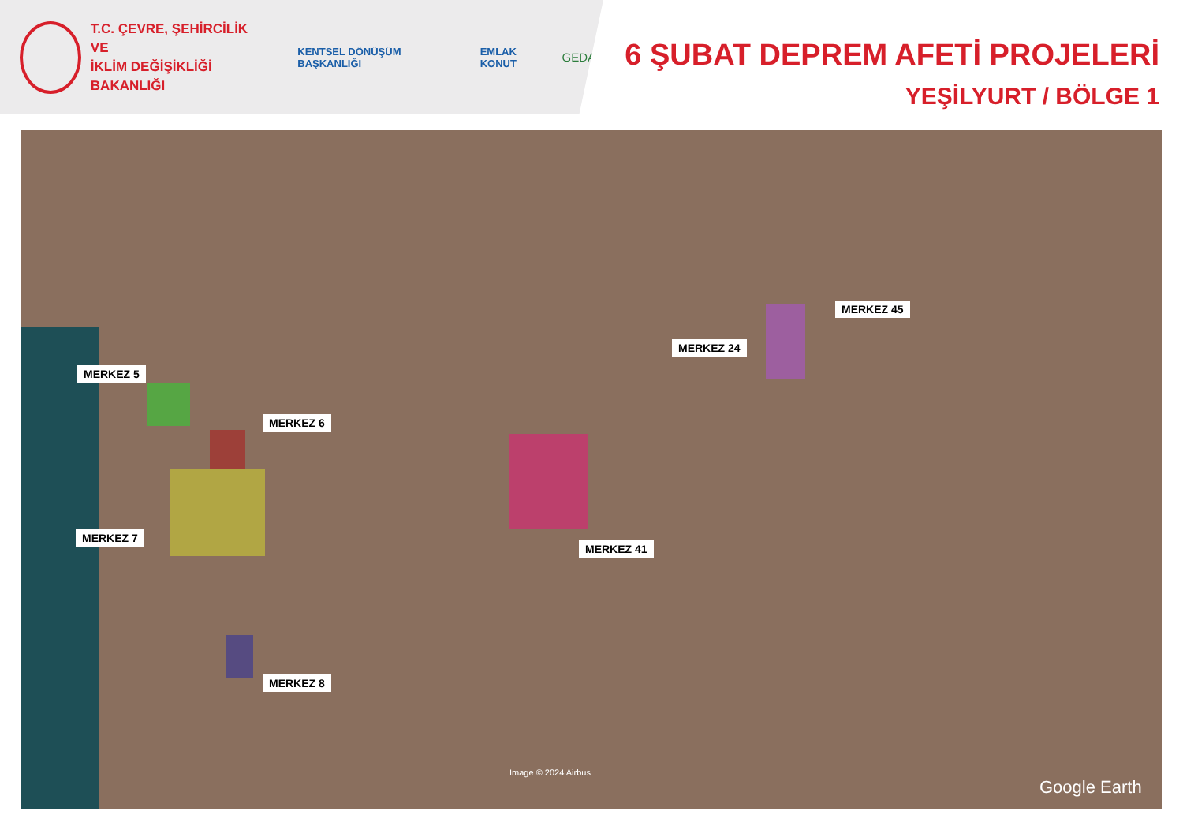T.C. ÇEVRE, ŞEHİRCİLİK VE
İKLİM DEĞİŞİKLİĞİ BAKANLIĞI
KENTSEL DÖNÜŞÜM BAŞKANLIĞI EMLAK KONUT
GEDAŞ
6 ŞUBAT DEPREM AFETİ PROJELERİ
YEŞİLYURT / BÖLGE 1
MERKEZ 5
MERKEZ 6
MERKEZ 7
MERKEZ 8
MERKEZ 24
MERKEZ 41
MERKEZ 45
Image © 2024 Airbus
Google Earth